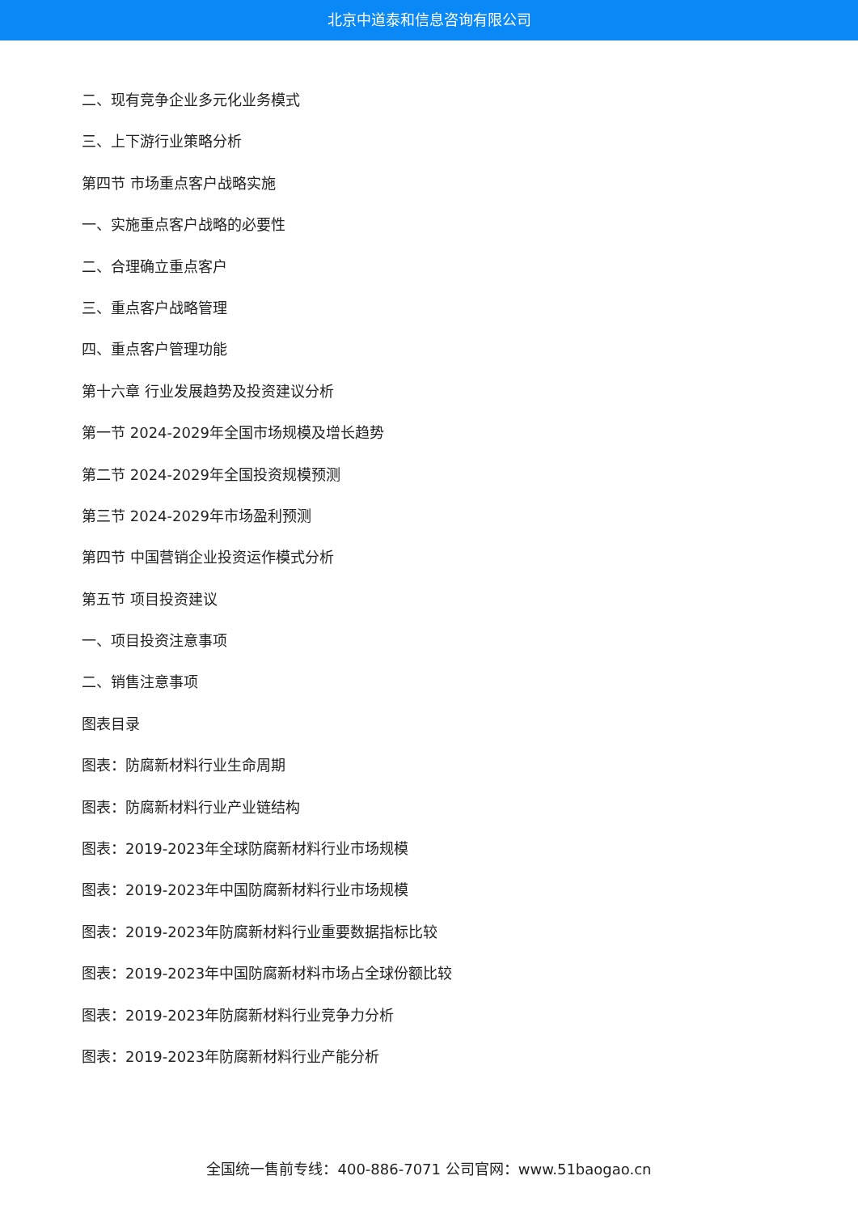北京中道泰和信息咨询有限公司
二、现有竞争企业多元化业务模式
三、上下游行业策略分析
第四节 市场重点客户战略实施
一、实施重点客户战略的必要性
二、合理确立重点客户
三、重点客户战略管理
四、重点客户管理功能
第十六章 行业发展趋势及投资建议分析
第一节 2024-2029年全国市场规模及增长趋势
第二节 2024-2029年全国投资规模预测
第三节 2024-2029年市场盈利预测
第四节 中国营销企业投资运作模式分析
第五节 项目投资建议
一、项目投资注意事项
二、销售注意事项
图表目录
图表：防腐新材料行业生命周期
图表：防腐新材料行业产业链结构
图表：2019-2023年全球防腐新材料行业市场规模
图表：2019-2023年中国防腐新材料行业市场规模
图表：2019-2023年防腐新材料行业重要数据指标比较
图表：2019-2023年中国防腐新材料市场占全球份额比较
图表：2019-2023年防腐新材料行业竞争力分析
图表：2019-2023年防腐新材料行业产能分析
全国统一售前专线：400-886-7071 公司官网：www.51baogao.cn